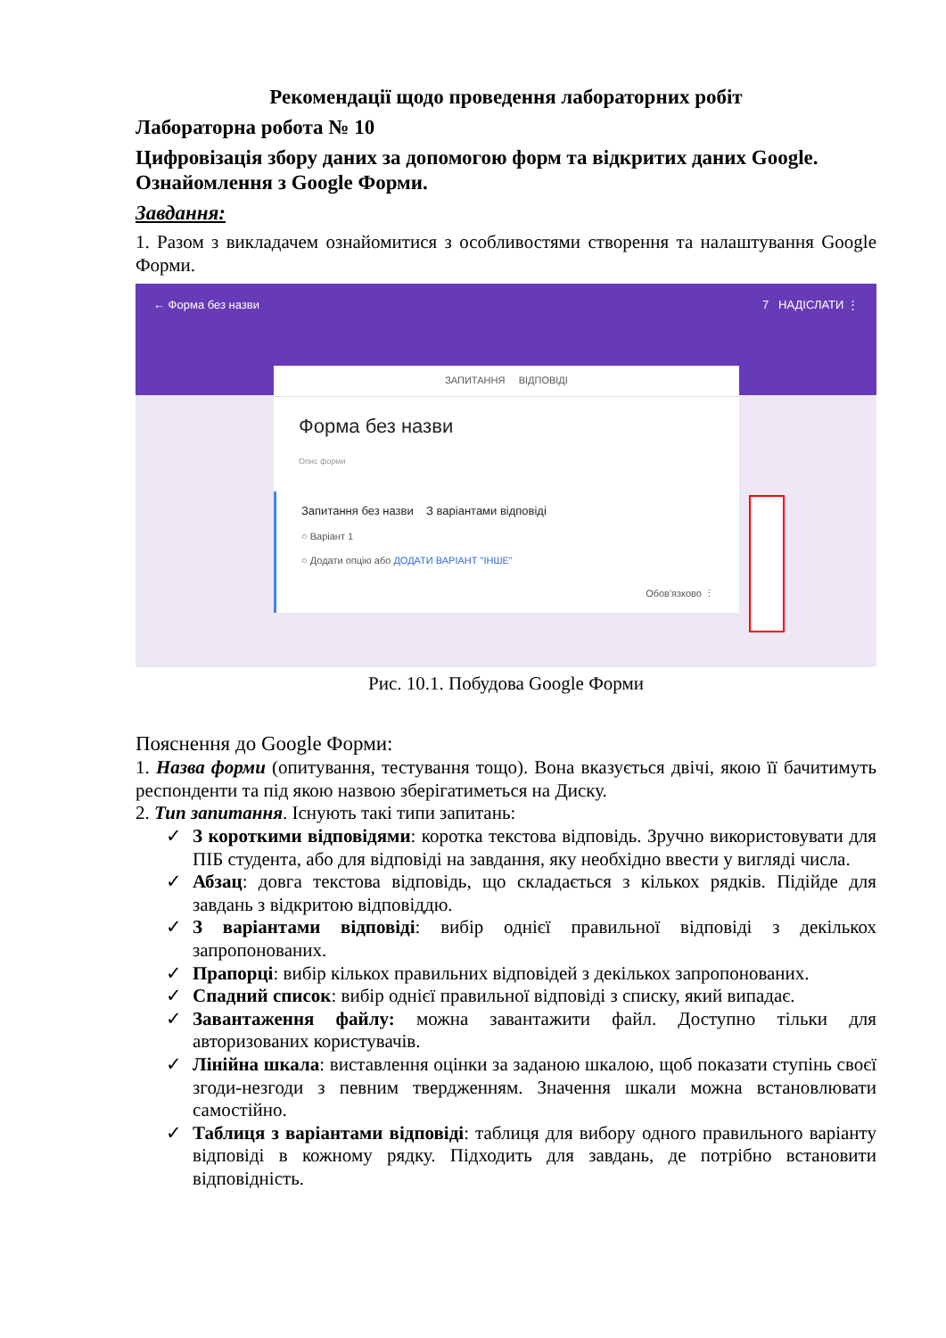Рекомендації щодо проведення лабораторних робіт
Лабораторна робота № 10
Цифровізація збору даних за допомогою форм та відкритих даних Google. Ознайомлення з Google Форми.
Завдання:
1. Разом з викладачем ознайомитися з особливостями створення та налаштування Google Форми.
← Форма без назви 7 НАДІСЛАТИ ⋮
ЗАПИТАННЯ ВІДПОВІДІ
Форма без назви
Опис форми
Запитання без назви З варіантами відповіді
○ Варіант 1
○ Додати опцію або ДОДАТИ ВАРІАНТ "ІНШЕ"
Обов'язково ⋮
Рис. 10.1. Побудова Google Форми
Пояснення до Google Форми:
1. Назва форми (опитування, тестування тощо). Вона вказується двічі, якою її бачитимуть респонденти та під якою назвою зберігатиметься на Диску.
2. Тип запитання. Існують такі типи запитань:
✓ З короткими відповідями: коротка текстова відповідь. Зручно використовувати для ПІБ студента, або для відповіді на завдання, яку необхідно ввести у вигляді числа.
✓ Абзац: довга текстова відповідь, що складається з кількох рядків. Підійде для завдань з відкритою відповіддю.
✓ З варіантами відповіді: вибір однієї правильної відповіді з декількох запропонованих.
✓ Прапорці: вибір кількох правильних відповідей з декількох запропонованих.
✓ Спадний список: вибір однієї правильної відповіді з списку, який випадає.
✓ Завантаження файлу: можна завантажити файл. Доступно тільки для авторизованих користувачів.
✓ Лінійна шкала: виставлення оцінки за заданою шкалою, щоб показати ступінь своєї згоди-незгоди з певним твердженням. Значення шкали можна встановлювати самостійно.
✓ Таблиця з варіантами відповіді: таблиця для вибору одного правильного варіанту відповіді в кожному рядку. Підходить для завдань, де потрібно встановити відповідність.